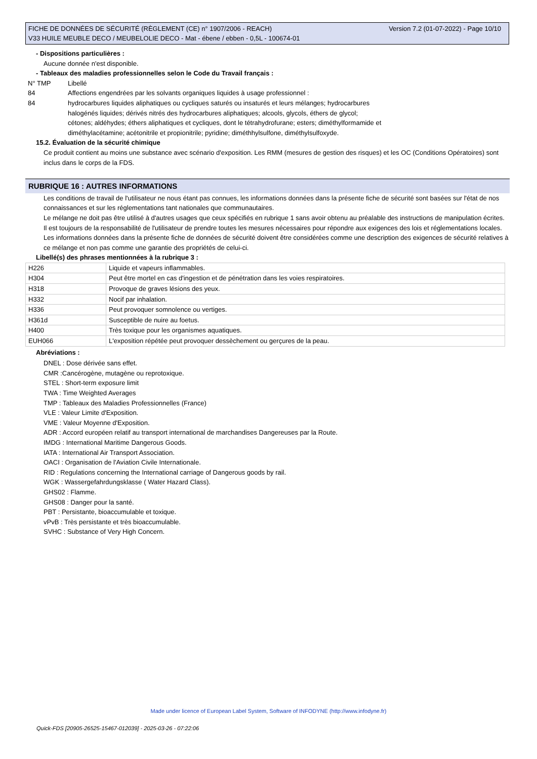Version 7.2 (01-07-2022) - Page 10/10 FICHE DE DONNÉES DE SÉCURITÉ (RÈGLEMENT (CE) n° 1907/2006 - REACH)
V33 HUILE MEUBLE DECO / MEUBELOLIE DECO - Mat - ébene / ebben - 0,5L - 100674-01
- Dispositions particulières :
Aucune donnée n'est disponible.
- Tableaux des maladies professionnelles selon le Code du Travail français :
| N° TMP | Libellé |
| 84 | Affections engendrées par les solvants organiques liquides à usage professionnel : |
| 84 | hydrocarbures liquides aliphatiques ou cycliques saturés ou insaturés et leurs mélanges; hydrocarbures halogénés liquides; dérivés nitrés des hydrocarbures aliphatiques; alcools, glycols, éthers de glycol; cétones; aldéhydes; éthers aliphatiques et cycliques, dont le tétrahydrofurane; esters; diméthylformamide et diméthylacétamine; acétonitrile et propionitrile; pyridine; diméthhylsulfone, diméthylsulfoxyde. |
15.2. Évaluation de la sécurité chimique
Ce produit contient au moins une substance avec scénario d'exposition. Les RMM (mesures de gestion des risques) et les OC (Conditions Opératoires) sont inclus dans le corps de la FDS.
RUBRIQUE 16 : AUTRES INFORMATIONS
Les conditions de travail de l'utilisateur ne nous étant pas connues, les informations données dans la présente fiche de sécurité sont basées sur l'état de nos connaissances et sur les réglementations tant nationales que communautaires.
Le mélange ne doit pas être utilisé à d'autres usages que ceux spécifiés en rubrique 1 sans avoir obtenu au préalable des instructions de manipulation écrites.
Il est toujours de la responsabilité de l'utilisateur de prendre toutes les mesures nécessaires pour répondre aux exigences des lois et réglementations locales.
Les informations données dans la présente fiche de données de sécurité doivent être considérées comme une description des exigences de sécurité relatives à ce mélange et non pas comme une garantie des propriétés de celui-ci.
Libellé(s) des phrases mentionnées à la rubrique 3 :
| H226 | Liquide et vapeurs inflammables. |
| H304 | Peut être mortel en cas d'ingestion et de pénétration dans les voies respiratoires. |
| H318 | Provoque de graves lésions des yeux. |
| H332 | Nocif par inhalation. |
| H336 | Peut provoquer somnolence ou vertiges. |
| H361d | Susceptible de nuire au foetus. |
| H400 | Très toxique pour les organismes aquatiques. |
| EUH066 | L'exposition répétée peut provoquer dessèchement ou gerçures de la peau. |
Abréviations :
DNEL : Dose dérivée sans effet.
CMR :Cancérogène, mutagène ou reprotoxique.
STEL : Short-term exposure limit
TWA : Time Weighted Averages
TMP : Tableaux des Maladies Professionnelles (France)
VLE : Valeur Limite d'Exposition.
VME : Valeur Moyenne d'Exposition.
ADR : Accord européen relatif au transport international de marchandises Dangereuses par la Route.
IMDG : International Maritime Dangerous Goods.
IATA : International Air Transport Association.
OACI : Organisation de l'Aviation Civile Internationale.
RID : Regulations concerning the International carriage of Dangerous goods by rail.
WGK : Wassergefahrdungsklasse ( Water Hazard Class).
GHS02 : Flamme.
GHS08 : Danger pour la santé.
PBT : Persistante, bioaccumulable et toxique.
vPvB : Très persistante et très bioaccumulable.
SVHC : Substance of Very High Concern.
Made under licence of European Label System, Software of INFODYNE (http://www.infodyne.fr)
Quick-FDS [20905-26525-15467-012039] - 2025-03-26 - 07:22:06